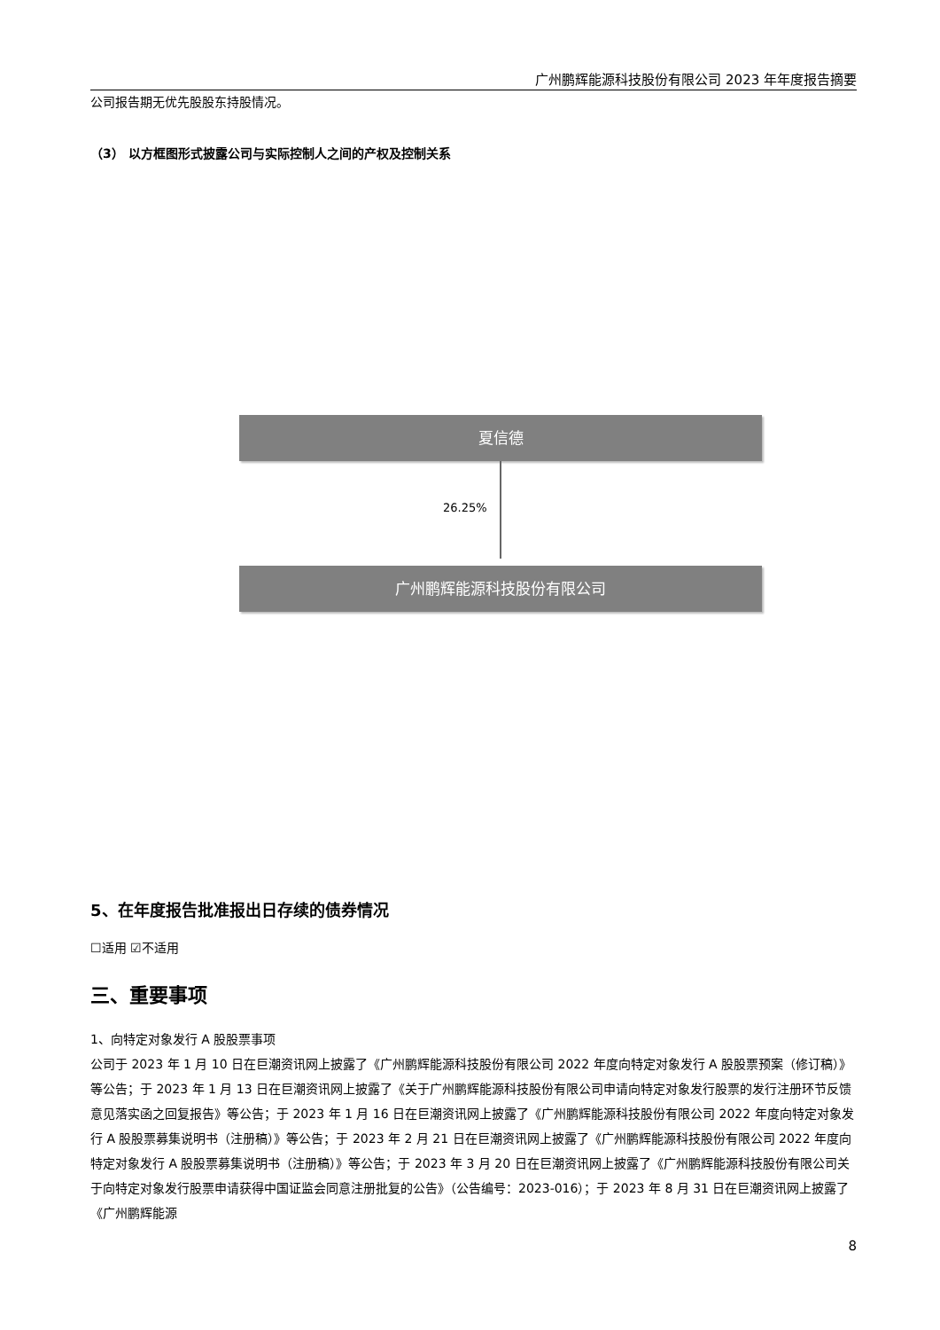广州鹏辉能源科技股份有限公司 2023 年年度报告摘要
公司报告期无优先股股东持股情况。
（3） 以方框图形式披露公司与实际控制人之间的产权及控制关系
夏信德
26.25%
广州鹏辉能源科技股份有限公司
5、在年度报告批准报出日存续的债券情况
☐适用 ☑不适用
三、重要事项
1、向特定对象发行 A 股股票事项
公司于 2023 年 1 月 10 日在巨潮资讯网上披露了《广州鹏辉能源科技股份有限公司 2022 年度向特定对象发行 A 股股票预案（修订稿）》等公告；于 2023 年 1 月 13 日在巨潮资讯网上披露了《关于广州鹏辉能源科技股份有限公司申请向特定对象发行股票的发行注册环节反馈意见落实函之回复报告》等公告；于 2023 年 1 月 16 日在巨潮资讯网上披露了《广州鹏辉能源科技股份有限公司 2022 年度向特定对象发行 A 股股票募集说明书（注册稿）》等公告；于 2023 年 2 月 21 日在巨潮资讯网上披露了《广州鹏辉能源科技股份有限公司 2022 年度向特定对象发行 A 股股票募集说明书（注册稿）》等公告；于 2023 年 3 月 20 日在巨潮资讯网上披露了《广州鹏辉能源科技股份有限公司关于向特定对象发行股票申请获得中国证监会同意注册批复的公告》（公告编号：2023-016）；于 2023 年 8 月 31 日在巨潮资讯网上披露了《广州鹏辉能源
8